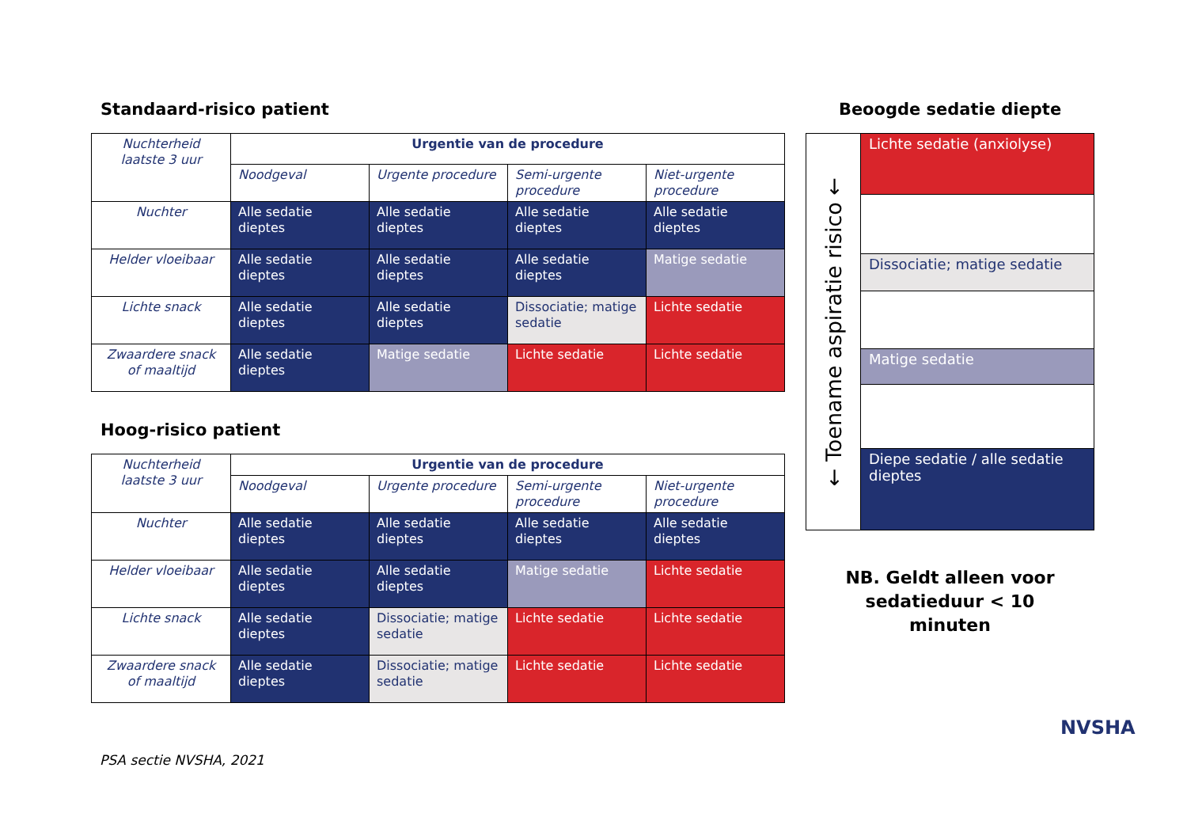Standaard-risico patient
| Nuchterheid laatste 3 uur | Urgentie van de procedure | | | |
| --- | --- | --- | --- | --- |
| | Noodgeval | Urgente procedure | Semi-urgente procedure | Niet-urgente procedure |
| Nuchter | Alle sedatie dieptes | Alle sedatie dieptes | Alle sedatie dieptes | Alle sedatie dieptes |
| Helder vloeibaar | Alle sedatie dieptes | Alle sedatie dieptes | Alle sedatie dieptes | Matige sedatie |
| Lichte snack | Alle sedatie dieptes | Alle sedatie dieptes | Dissociatie; matige sedatie | Lichte sedatie |
| Zwaardere snack of maaltijd | Alle sedatie dieptes | Matige sedatie | Lichte sedatie | Lichte sedatie |
Hoog-risico patient
| Nuchterheid laatste 3 uur | Urgentie van de procedure | | | |
| --- | --- | --- | --- | --- |
| | Noodgeval | Urgente procedure | Semi-urgente procedure | Niet-urgente procedure |
| Nuchter | Alle sedatie dieptes | Alle sedatie dieptes | Alle sedatie dieptes | Alle sedatie dieptes |
| Helder vloeibaar | Alle sedatie dieptes | Alle sedatie dieptes | Matige sedatie | Lichte sedatie |
| Lichte snack | Alle sedatie dieptes | Dissociatie; matige sedatie | Lichte sedatie | Lichte sedatie |
| Zwaardere snack of maaltijd | Alle sedatie dieptes | Dissociatie; matige sedatie | Lichte sedatie | Lichte sedatie |
Beoogde sedatie diepte
← Toename aspiratie risico ←
Lichte sedatie (anxiolyse)
Dissociatie; matige sedatie
Matige sedatie
Diepe sedatie / alle sedatie dieptes
NB. Geldt alleen voor
sedatieduur < 10
minuten
PSA sectie NVSHA, 2021
NVSHA